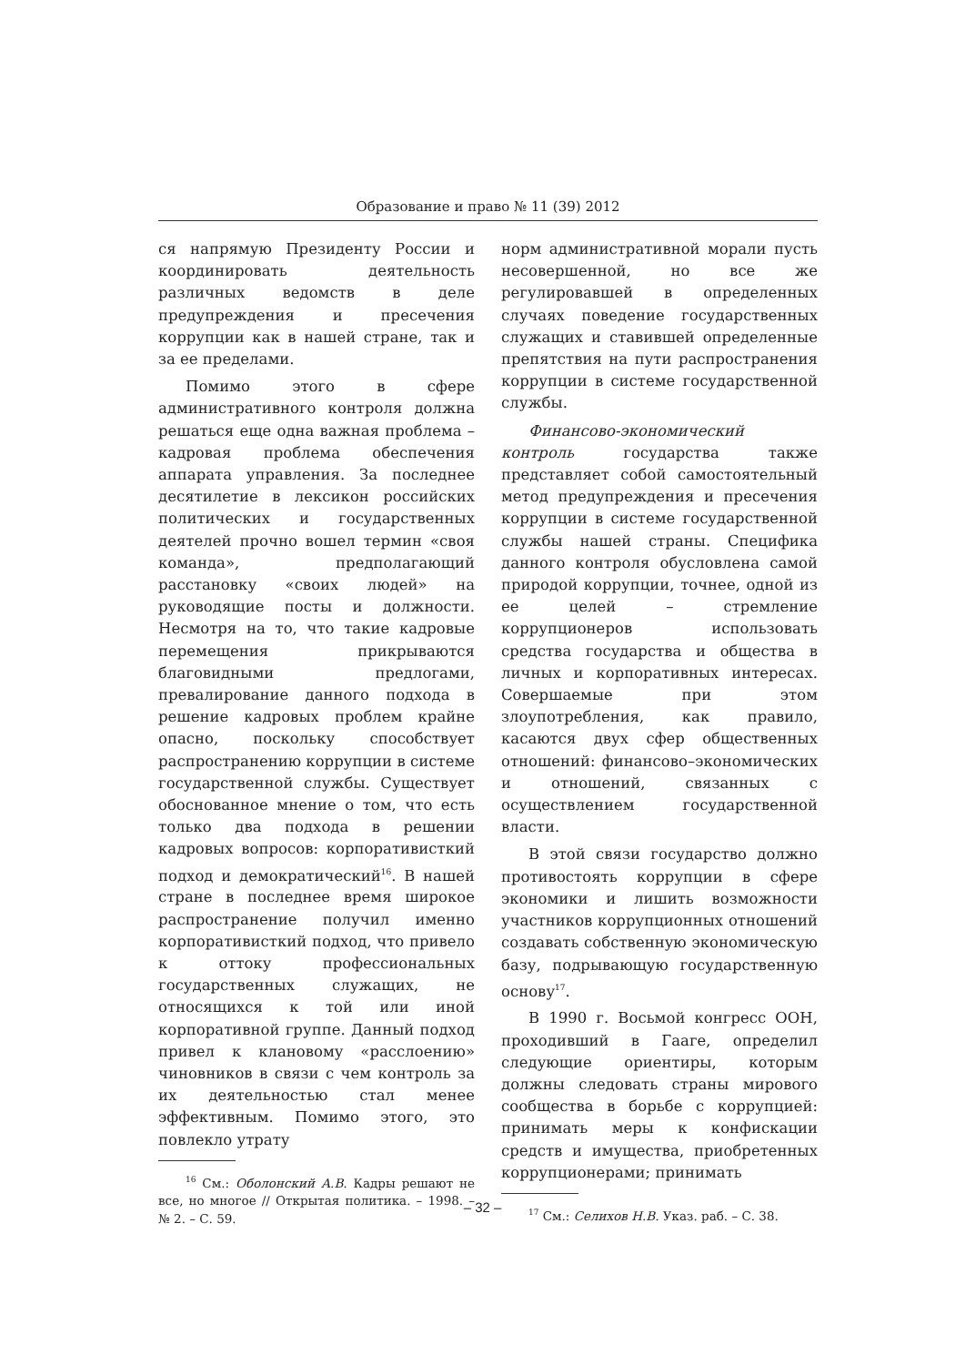Образование и право № 11 (39) 2012
ся напрямую Президенту России и координировать деятельность различных ведомств в деле предупреждения и пресечения коррупции как в нашей стране, так и за ее пределами.
Помимо этого в сфере административного контроля должна решаться еще одна важная проблема – кадровая проблема обеспечения аппарата управления. За последнее десятилетие в лексикон российских политических и государственных деятелей прочно вошел термин «своя команда», предполагающий расстановку «своих людей» на руководящие посты и должности. Несмотря на то, что такие кадровые перемещения прикрываются благовидными предлогами, превалирование данного подхода в решение кадровых проблем крайне опасно, поскольку способствует распространению коррупции в системе государственной службы. Существует обоснованное мнение о том, что есть только два подхода в решении кадровых вопросов: корпоративисткий подход и демократический<sup>16</sup>. В нашей стране в последнее время широкое распространение получил именно корпоративисткий подход, что привело к оттоку профессиональных государственных служащих, не относящихся к той или иной корпоративной группе. Данный подход привел к клановому «расслоению» чиновников в связи с чем контроль за их деятельностью стал менее эффективным. Помимо этого, это повлекло утрату
<sup>16</sup> См.: Оболонский А.В. Кадры решают не все, но многое // Открытая политика. – 1998. – № 2. – С. 59.
норм административной морали пусть несовершенной, но все же регулировавшей в определенных случаях поведение государственных служащих и ставившей определенные препятствия на пути распространения коррупции в системе государственной службы.
Финансово-экономический контроль государства также представляет собой самостоятельный метод предупреждения и пресечения коррупции в системе государственной службы нашей страны. Специфика данного контроля обусловлена самой природой коррупции, точнее, одной из ее целей – стремление коррупционеров использовать средства государства и общества в личных и корпоративных интересах. Совершаемые при этом злоупотребления, как правило, касаются двух сфер общественных отношений: финансово–экономических и отношений, связанных с осуществлением государственной власти.
В этой связи государство должно противостоять коррупции в сфере экономики и лишить возможности участников коррупционных отношений создавать собственную экономическую базу, подрывающую государственную основу<sup>17</sup>.
В 1990 г. Восьмой конгресс ООН, проходивший в Гааге, определил следующие ориентиры, которым должны следовать страны мирового сообщества в борьбе с коррупцией: принимать меры к конфискации средств и имущества, приобретенных коррупционерами; принимать
<sup>17</sup> См.: Селихов Н.В. Указ. раб. – С. 38.
– 32 –